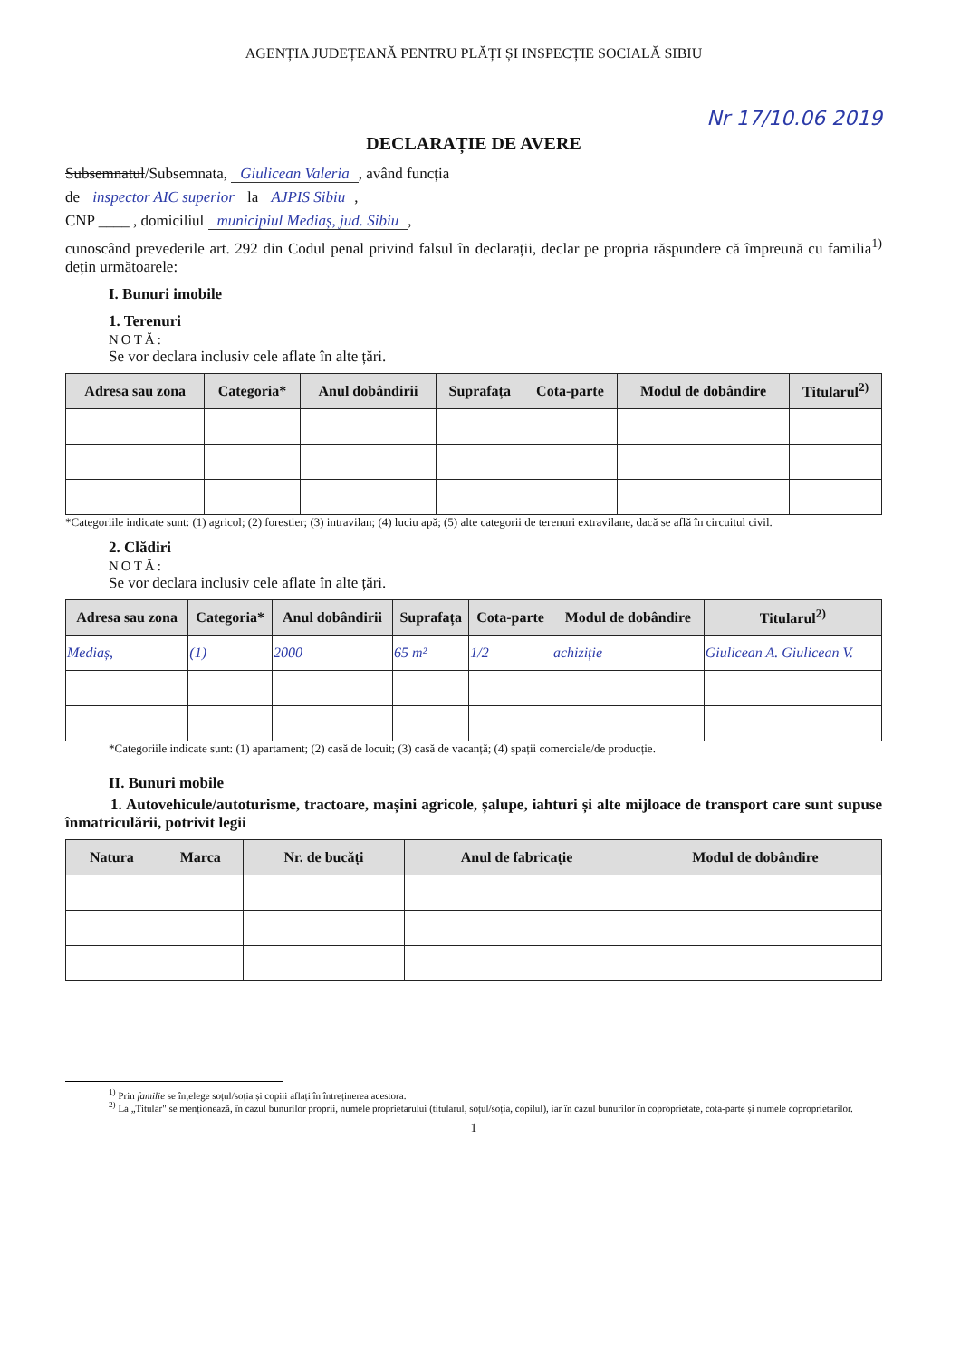AGENȚIA JUDEȚEANĂ PENTRU PLĂȚI ȘI INSPECȚIE SOCIALĂ SIBIU
Nr 17/10.06 2019
DECLARAȚIE DE AVERE
Subsemnatul/Subsemnata, Giulicean Valeria, având funcția
de inspector AIC superior la AJPIS Sibiu,
CNP ____ , domiciliul municipiul Mediaș, jud. Sibiu,
cunoscând prevederile art. 292 din Codul penal privind falsul în declarații, declar pe propria răspundere că împreună cu familia<sup>1)</sup> dețin următoarele:
I. Bunuri imobile
1. Terenuri
NOTĂ:
Se vor declara inclusiv cele aflate în alte țări.
| Adresa sau zona | Categoria* | Anul dobândirii | Suprafața | Cota-parte | Modul de dobândire | Titularul<sup>2)</sup> |
| --- | --- | --- | --- | --- | --- | --- |
*Categoriile indicate sunt: (1) agricol; (2) forestier; (3) intravilan; (4) luciu apă; (5) alte categorii de terenuri extravilane, dacă se află în circuitul civil.
2. Clădiri
NOTĂ:
Se vor declara inclusiv cele aflate în alte țări.
| Adresa sau zona | Categoria* | Anul dobândirii | Suprafața | Cota-parte | Modul de dobândire | Titularul<sup>2)</sup> |
| --- | --- | --- | --- | --- | --- | --- |
| Mediaș, | (1) | 2000 | 65 m² | 1/2 | achiziție | Giulicean A. Giulicean V. |
*Categoriile indicate sunt: (1) apartament; (2) casă de locuit; (3) casă de vacanță; (4) spații comerciale/de producție.
II. Bunuri mobile
1. Autovehicule/autoturisme, tractoare, mașini agricole, șalupe, iahturi și alte mijloace de transport care sunt supuse înmatriculării, potrivit legii
| Natura | Marca | Nr. de bucăți | Anul de fabricație | Modul de dobândire |
| --- | --- | --- | --- | --- |
<sup>1)</sup> Prin familie se înțelege soțul/soția și copiii aflați în întreținerea acestora.
<sup>2)</sup> La „Titular" se menționează, în cazul bunurilor proprii, numele proprietarului (titularul, soțul/soția, copilul), iar în cazul bunurilor în coproprietate, cota-parte și numele coproprietarilor.
1